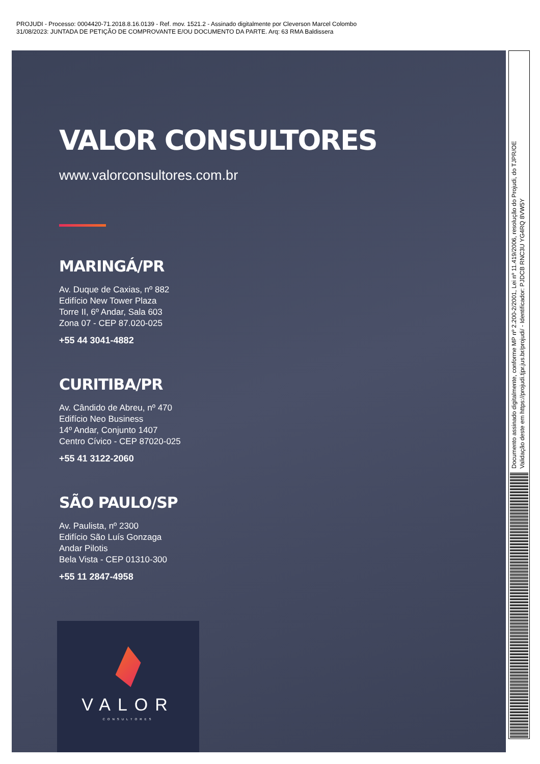PROJUDI - Processo: 0004420-71.2018.8.16.0139 - Ref. mov. 1521.2 - Assinado digitalmente por Cleverson Marcel Colombo
31/08/2023: JUNTADA DE PETIÇÃO DE COMPROVANTE E/OU DOCUMENTO DA PARTE. Arq: 63 RMA Baldissera
VALOR CONSULTORES
www.valorconsultores.com.br
MARINGÁ/PR
Av. Duque de Caxias, nº 882
Edifício New Tower Plaza
Torre II, 6º Andar, Sala 603
Zona 07 - CEP 87.020-025
+55 44 3041-4882
CURITIBA/PR
Av. Cândido de Abreu, nº 470
Edifício Neo Business
14º Andar, Conjunto 1407
Centro Cívico - CEP 87020-025
+55 41 3122-2060
SÃO PAULO/SP
Av. Paulista, nº 2300
Edifício São Luís Gonzaga
Andar Pilotis
Bela Vista - CEP 01310-300
+55 11 2847-4958
VALOR
CONSULTORES
Documento assinado digitalmente, conforme MP nº 2.200-2/2001, Lei nº 11.419/2006, resolução do Projudi, do TJPR/OE
Validação deste em https://projudi.tjpr.jus.br/projudi/ - Identificador: PJDCB RNC3U YG4RQ 8VW5Y